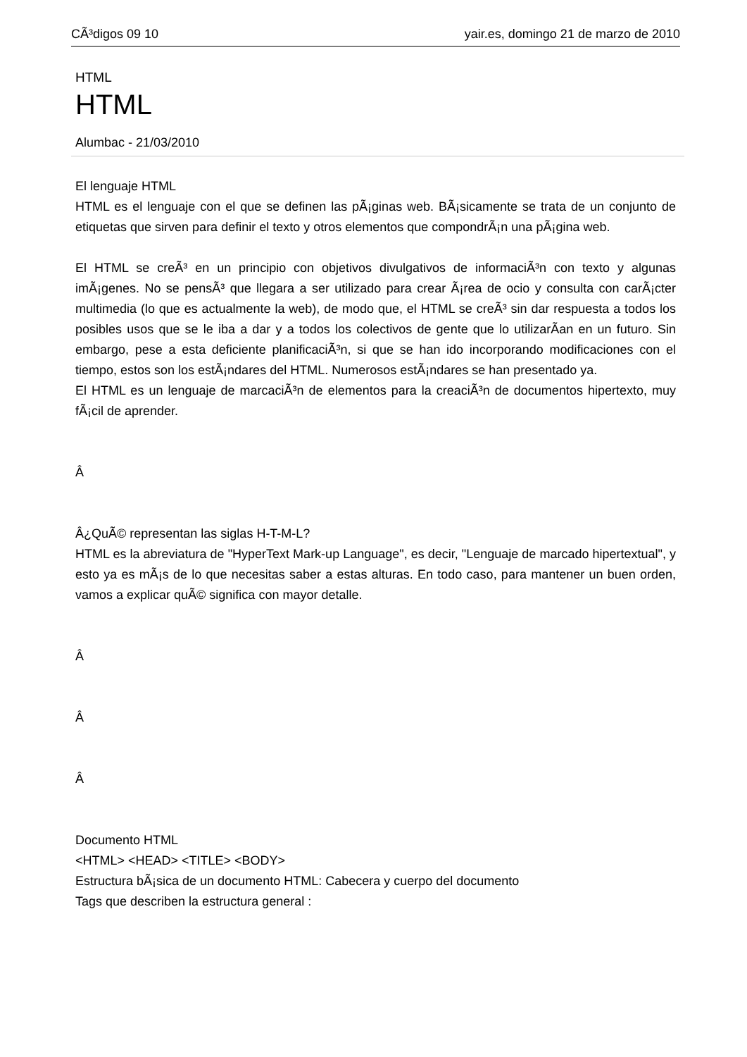CÃ³digos 09 10 yair.es, domingo 21 de marzo de 2010
HTML
HTML
Alumbac - 21/03/2010
El lenguaje HTML
HTML es el lenguaje con el que se definen las pÃ¡ginas web. BÃ¡sicamente se trata de un conjunto de etiquetas que sirven para definir el texto y otros elementos que compondrÃ¡n una pÃ¡gina web.
El HTML se creÃ³ en un principio con objetivos divulgativos de informaciÃ³n con texto y algunas imÃ¡genes. No se pensÃ³ que llegara a ser utilizado para crear Ã¡rea de ocio y consulta con carÃ¡cter multimedia (lo que es actualmente la web), de modo que, el HTML se creÃ³ sin dar respuesta a todos los posibles usos que se le iba a dar y a todos los colectivos de gente que lo utilizarÃ­an en un futuro. Sin embargo, pese a esta deficiente planificaciÃ³n, si que se han ido incorporando modificaciones con el tiempo, estos son los estÃ¡ndares del HTML. Numerosos estÃ¡ndares se han presentado ya.
El HTML es un lenguaje de marcaciÃ³n de elementos para la creaciÃ³n de documentos hipertexto, muy fÃ¡cil de aprender.
Â
Â¿QuÃ© representan las siglas H-T-M-L?
HTML es la abreviatura de "HyperText Mark-up Language", es decir, "Lenguaje de marcado hipertextual", y esto ya es mÃ¡s de lo que necesitas saber a estas alturas. En todo caso, para mantener un buen orden, vamos a explicar quÃ© significa con mayor detalle.
Â
Â
Â
Documento HTML
<HTML> <HEAD> <TITLE> <BODY>
Estructura bÃ¡sica de un documento HTML: Cabecera y cuerpo del documento
Tags que describen la estructura general :